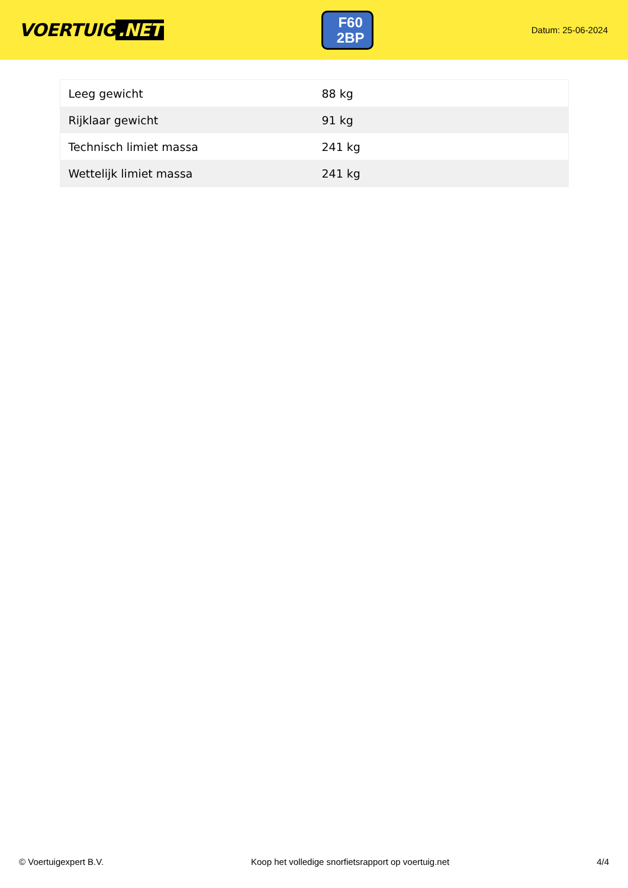VOERTUIG.NET
F60
2BP
Datum: 25-06-2024
| Leeg gewicht | 88 kg |
| Rijklaar gewicht | 91 kg |
| Technisch limiet massa | 241 kg |
| Wettelijk limiet massa | 241 kg |
© Voertuigexpert B.V. Koop het volledige snorfietsrapport op voertuig.net 4/4